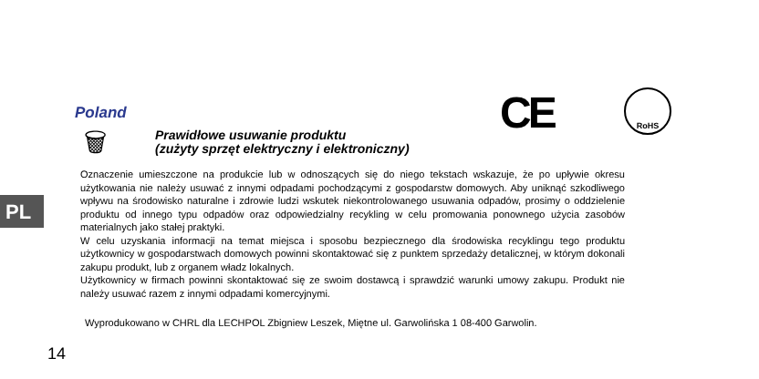PL
Poland CE RoHS
🗑
Prawidłowe usuwanie produktu
(zużyty sprzęt elektryczny i elektroniczny)
Oznaczenie umieszczone na produkcie lub w odnoszących się do niego tekstach wskazuje, że po upływie okresu użytkowania nie należy usuwać z innymi odpadami pochodzącymi z gospodarstw domowych. Aby uniknąć szkodliwego wpływu na środowisko naturalne i zdrowie ludzi wskutek niekontrolowanego usuwania odpadów, prosimy o oddzielenie produktu od innego typu odpadów oraz odpowiedzialny recykling w celu promowania ponownego użycia zasobów materialnych jako stałej praktyki.
W celu uzyskania informacji na temat miejsca i sposobu bezpiecznego dla środowiska recyklingu tego produktu użytkownicy w gospodarstwach domowych powinni skontaktować się z punktem sprzedaży detalicznej, w którym dokonali zakupu produkt, lub z organem władz lokalnych.
Użytkownicy w firmach powinni skontaktować się ze swoim dostawcą i sprawdzić warunki umowy zakupu. Produkt nie należy usuwać razem z innymi odpadami komercyjnymi.
Wyprodukowano w CHRL dla LECHPOL Zbigniew Leszek, Miętne ul. Garwolińska 1 08-400 Garwolin.
14